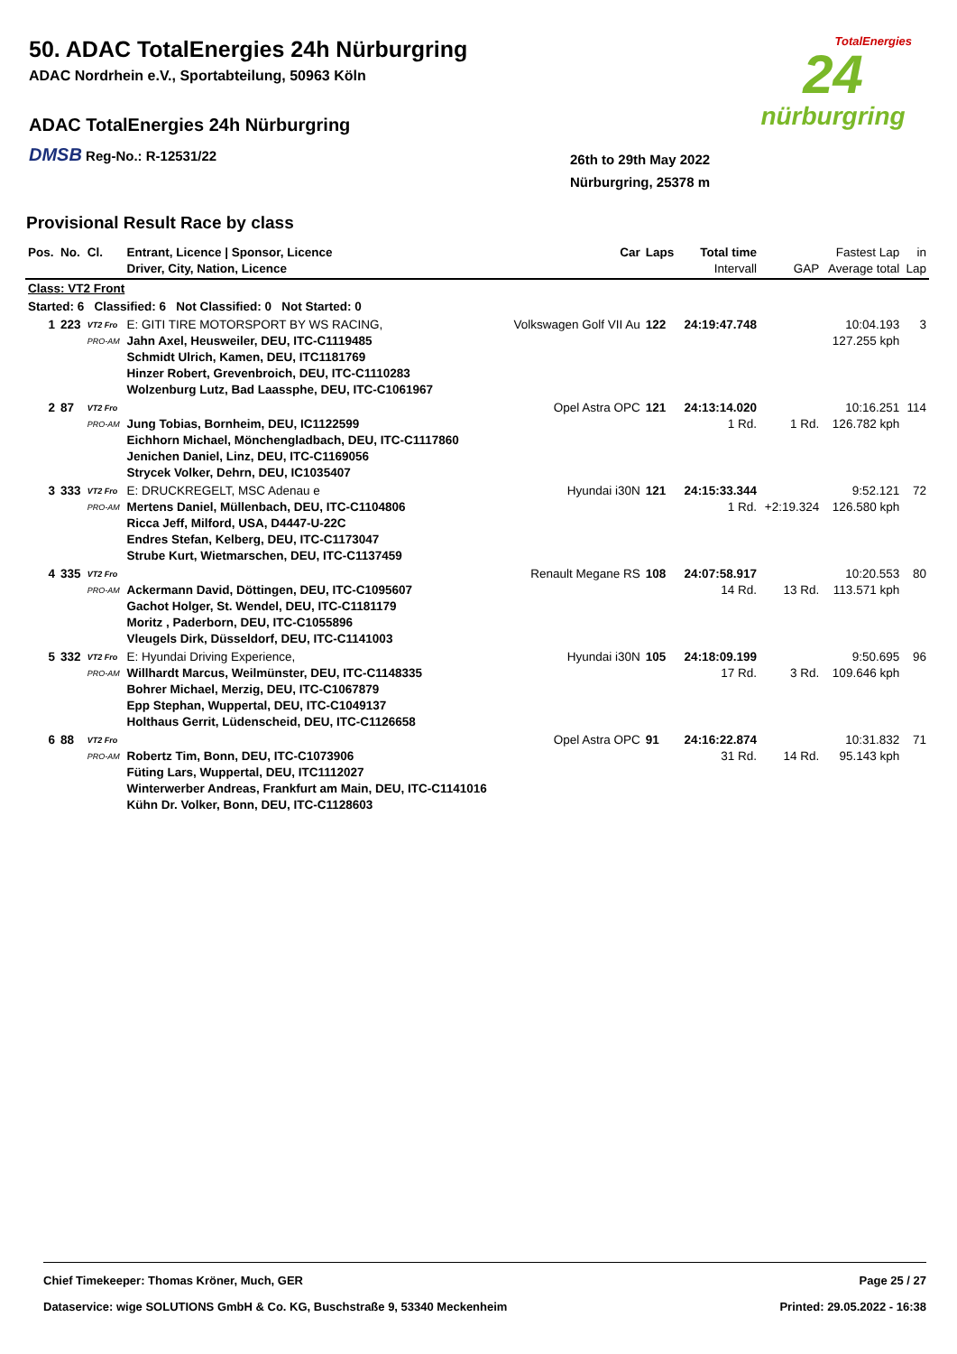50. ADAC TotalEnergies 24h Nürburgring
ADAC Nordrhein e.V., Sportabteilung, 50963 Köln
ADAC TotalEnergies 24h Nürburgring
DMSB Reg-No.: R-12531/22
TotalEnergies
24
nürburgring
26th to 29th May 2022
Nürburgring, 25378 m
Provisional Result Race by class
| Pos. | No. | Cl. | Entrant, Licence / Sponsor, Licence Driver, City, Nation, Licence | Car | Laps | Total time Intervall | GAP | Fastest Lap Average total | in Lap |
| --- | --- | --- | --- | --- | --- | --- | --- | --- | --- |
| Class: VT2 Front | | | | | | | | | |
| Started: 6 Classified: 6 Not Classified: 0 Not Started: 0 | | | | | | | | | |
| 1 | 223 | VT2 Fro PRO-AM | E: GITI TIRE MOTORSPORT BY WS RACING, Jahn Axel, Heusweiler, DEU, ITC-C1119485 Schmidt Ulrich, Kamen, DEU, ITC1181769 Hinzer Robert, Grevenbroich, DEU, ITC-C1110283 Wolzenburg Lutz, Bad Laassphe, DEU, ITC-C1061967 | Volkswagen Golf VII Au | 122 | 24:19:47.748 | | 10:04.193 127.255 kph | 3 |
| 2 | 87 | VT2 Fro PRO-AM | Jung Tobias, Bornheim, DEU, IC1122599 Eichhorn Michael, Mönchengladbach, DEU, ITC-C1117860 Jenichen Daniel, Linz, DEU, ITC-C1169056 Strycek Volker, Dehrn, DEU, IC1035407 | Opel Astra OPC | 121 | 24:13:14.020 1 Rd. | 1 Rd. | 10:16.251 126.782 kph | 114 |
| 3 | 333 | VT2 Fro PRO-AM | E: DRUCKREGELT, MSC Adenau e Mertens Daniel, Müllenbach, DEU, ITC-C1104806 Ricca Jeff, Milford, USA, D4447-U-22C Endres Stefan, Kelberg, DEU, ITC-C1173047 Strube Kurt, Wietmarschen, DEU, ITC-C1137459 | Hyundai i30N | 121 | 24:15:33.344 1 Rd. | +2:19.324 | 9:52.121 126.580 kph | 72 |
| 4 | 335 | VT2 Fro PRO-AM | Ackermann David, Döttingen, DEU, ITC-C1095607 Gachot Holger, St. Wendel, DEU, ITC-C1181179 Moritz , Paderborn, DEU, ITC-C1055896 Vleugels Dirk, Düsseldorf, DEU, ITC-C1141003 | Renault Megane RS | 108 | 24:07:58.917 14 Rd. | 13 Rd. | 10:20.553 113.571 kph | 80 |
| 5 | 332 | VT2 Fro PRO-AM | E: Hyundai Driving Experience, Willhardt Marcus, Weilmünster, DEU, ITC-C1148335 Bohrer Michael, Merzig, DEU, ITC-C1067879 Epp Stephan, Wuppertal, DEU, ITC-C1049137 Holthaus Gerrit, Lüdenscheid, DEU, ITC-C1126658 | Hyundai i30N | 105 | 24:18:09.199 17 Rd. | 3 Rd. | 9:50.695 109.646 kph | 96 |
| 6 | 88 | VT2 Fro PRO-AM | Robertz Tim, Bonn, DEU, ITC-C1073906 Füting Lars, Wuppertal, DEU, ITC1112027 Winterwerber Andreas, Frankfurt am Main, DEU, ITC-C1141016 Kühn Dr. Volker, Bonn, DEU, ITC-C1128603 | Opel Astra OPC | 91 | 24:16:22.874 31 Rd. | 14 Rd. | 10:31.832 95.143 kph | 71 |
Chief Timekeeper: Thomas Kröner, Much, GER Page 25 / 27
Dataservice: wige SOLUTIONS GmbH & Co. KG, Buschstraße 9, 53340 Meckenheim Printed: 29.05.2022 - 16:38